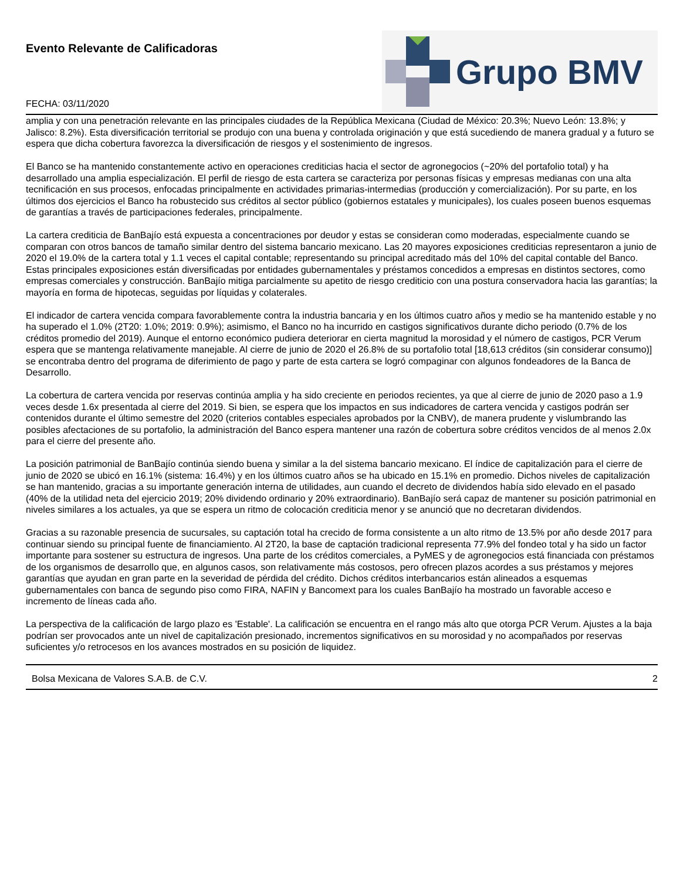Evento Relevante de Calificadoras
FECHA: 03/11/2020
Grupo BMV
amplia y con una penetración relevante en las principales ciudades de la República Mexicana (Ciudad de México: 20.3%; Nuevo León: 13.8%; y Jalisco: 8.2%). Esta diversificación territorial se produjo con una buena y controlada originación y que está sucediendo de manera gradual y a futuro se espera que dicha cobertura favorezca la diversificación de riesgos y el sostenimiento de ingresos.
El Banco se ha mantenido constantemente activo en operaciones crediticias hacia el sector de agronegocios (~20% del portafolio total) y ha desarrollado una amplia especialización. El perfil de riesgo de esta cartera se caracteriza por personas físicas y empresas medianas con una alta tecnificación en sus procesos, enfocadas principalmente en actividades primarias-intermedias (producción y comercialización). Por su parte, en los últimos dos ejercicios el Banco ha robustecido sus créditos al sector público (gobiernos estatales y municipales), los cuales poseen buenos esquemas de garantías a través de participaciones federales, principalmente.
La cartera crediticia de BanBajío está expuesta a concentraciones por deudor y estas se consideran como moderadas, especialmente cuando se comparan con otros bancos de tamaño similar dentro del sistema bancario mexicano. Las 20 mayores exposiciones crediticias representaron a junio de 2020 el 19.0% de la cartera total y 1.1 veces el capital contable; representando su principal acreditado más del 10% del capital contable del Banco. Estas principales exposiciones están diversificadas por entidades gubernamentales y préstamos concedidos a empresas en distintos sectores, como empresas comerciales y construcción. BanBajío mitiga parcialmente su apetito de riesgo crediticio con una postura conservadora hacia las garantías; la mayoría en forma de hipotecas, seguidas por líquidas y colaterales.
El indicador de cartera vencida compara favorablemente contra la industria bancaria y en los últimos cuatro años y medio se ha mantenido estable y no ha superado el 1.0% (2T20: 1.0%; 2019: 0.9%); asimismo, el Banco no ha incurrido en castigos significativos durante dicho periodo (0.7% de los créditos promedio del 2019). Aunque el entorno económico pudiera deteriorar en cierta magnitud la morosidad y el número de castigos, PCR Verum espera que se mantenga relativamente manejable. Al cierre de junio de 2020 el 26.8% de su portafolio total [18,613 créditos (sin considerar consumo)] se encontraba dentro del programa de diferimiento de pago y parte de esta cartera se logró compaginar con algunos fondeadores de la Banca de Desarrollo.
La cobertura de cartera vencida por reservas continúa amplia y ha sido creciente en periodos recientes, ya que al cierre de junio de 2020 paso a 1.9 veces desde 1.6x presentada al cierre del 2019. Si bien, se espera que los impactos en sus indicadores de cartera vencida y castigos podrán ser contenidos durante el último semestre del 2020 (criterios contables especiales aprobados por la CNBV), de manera prudente y vislumbrando las posibles afectaciones de su portafolio, la administración del Banco espera mantener una razón de cobertura sobre créditos vencidos de al menos 2.0x para el cierre del presente año.
La posición patrimonial de BanBajío continúa siendo buena y similar a la del sistema bancario mexicano. El índice de capitalización para el cierre de junio de 2020 se ubicó en 16.1% (sistema: 16.4%) y en los últimos cuatro años se ha ubicado en 15.1% en promedio. Dichos niveles de capitalización se han mantenido, gracias a su importante generación interna de utilidades, aun cuando el decreto de dividendos había sido elevado en el pasado (40% de la utilidad neta del ejercicio 2019; 20% dividendo ordinario y 20% extraordinario). BanBajío será capaz de mantener su posición patrimonial en niveles similares a los actuales, ya que se espera un ritmo de colocación crediticia menor y se anunció que no decretaran dividendos.
Gracias a su razonable presencia de sucursales, su captación total ha crecido de forma consistente a un alto ritmo de 13.5% por año desde 2017 para continuar siendo su principal fuente de financiamiento. Al 2T20, la base de captación tradicional representa 77.9% del fondeo total y ha sido un factor importante para sostener su estructura de ingresos. Una parte de los créditos comerciales, a PyMES y de agronegocios está financiada con préstamos de los organismos de desarrollo que, en algunos casos, son relativamente más costosos, pero ofrecen plazos acordes a sus préstamos y mejores garantías que ayudan en gran parte en la severidad de pérdida del crédito. Dichos créditos interbancarios están alineados a esquemas gubernamentales con banca de segundo piso como FIRA, NAFIN y Bancomext para los cuales BanBajío ha mostrado un favorable acceso e incremento de líneas cada año.
La perspectiva de la calificación de largo plazo es 'Estable'. La calificación se encuentra en el rango más alto que otorga PCR Verum. Ajustes a la baja podrían ser provocados ante un nivel de capitalización presionado, incrementos significativos en su morosidad y no acompañados por reservas suficientes y/o retrocesos en los avances mostrados en su posición de liquidez.
Bolsa Mexicana de Valores S.A.B. de C.V. 2